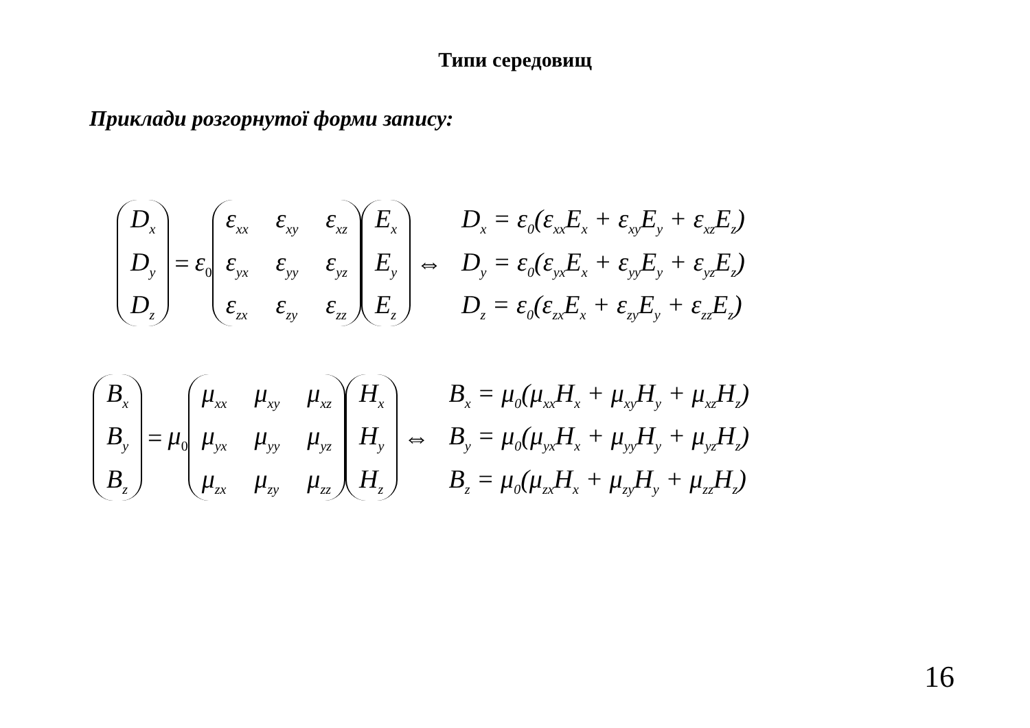Типи середовищ
Приклади розгорнутої форми запису:
D<sub>x</sub>
D<sub>y</sub>
D<sub>z</sub>
= ε<sub>0</sub>
ε<sub>xx</sub> ε<sub>xy</sub> ε<sub>xz</sub> ε<sub>yx</sub> ε<sub>yy</sub> ε<sub>yz</sub> ε<sub>zx</sub> ε<sub>zy</sub> ε<sub>zz</sub>
E<sub>x</sub>
E<sub>y</sub>
E<sub>z</sub>
⇔
D<sub>x</sub> = ε<sub>0</sub>(ε<sub>xx</sub>E<sub>x</sub> + ε<sub>xy</sub>E<sub>y</sub> + ε<sub>xz</sub>E<sub>z</sub>)
D<sub>y</sub> = ε<sub>0</sub>(ε<sub>yx</sub>E<sub>x</sub> + ε<sub>yy</sub>E<sub>y</sub> + ε<sub>yz</sub>E<sub>z</sub>)
D<sub>z</sub> = ε<sub>0</sub>(ε<sub>zx</sub>E<sub>x</sub> + ε<sub>zy</sub>E<sub>y</sub> + ε<sub>zz</sub>E<sub>z</sub>)
B<sub>x</sub>
B<sub>y</sub>
B<sub>z</sub>
= μ<sub>0</sub>
μ<sub>xx</sub> μ<sub>xy</sub> μ<sub>xz</sub> μ<sub>yx</sub> μ<sub>yy</sub> μ<sub>yz</sub> μ<sub>zx</sub> μ<sub>zy</sub> μ<sub>zz</sub>
H<sub>x</sub>
H<sub>y</sub>
H<sub>z</sub>
⇔
B<sub>x</sub> = μ<sub>0</sub>(μ<sub>xx</sub>H<sub>x</sub> + μ<sub>xy</sub>H<sub>y</sub> + μ<sub>xz</sub>H<sub>z</sub>)
B<sub>y</sub> = μ<sub>0</sub>(μ<sub>yx</sub>H<sub>x</sub> + μ<sub>yy</sub>H<sub>y</sub> + μ<sub>yz</sub>H<sub>z</sub>)
B<sub>z</sub> = μ<sub>0</sub>(μ<sub>zx</sub>H<sub>x</sub> + μ<sub>zy</sub>H<sub>y</sub> + μ<sub>zz</sub>H<sub>z</sub>)
16